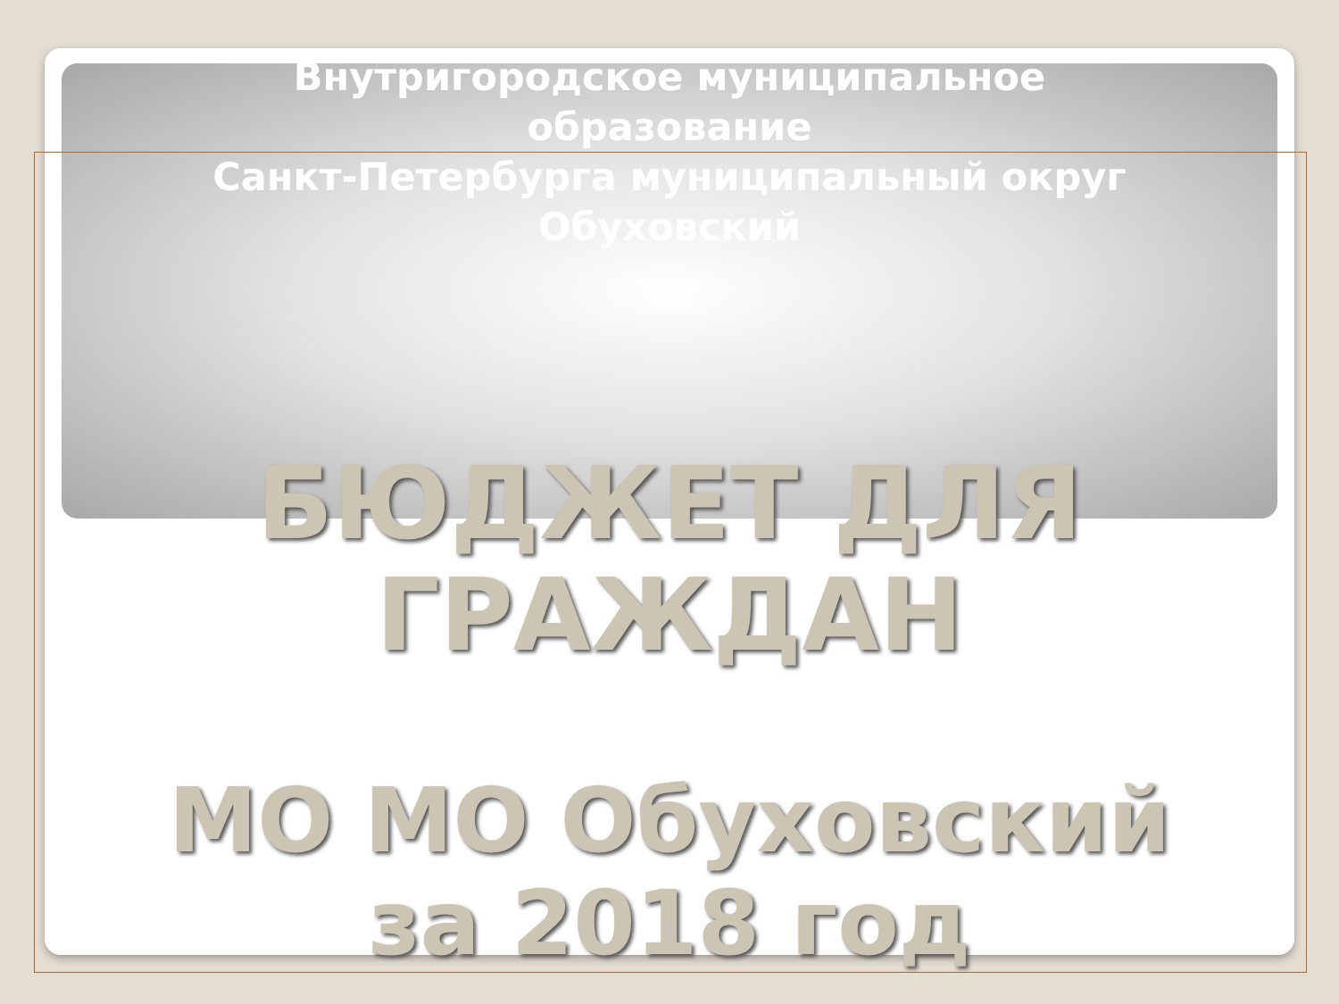Внутригородское муниципальное
образование
Санкт-Петербурга муниципальный округ
Обуховский
БЮДЖЕТ ДЛЯ
ГРАЖДАН
МО МО Обуховский
за 2018 год